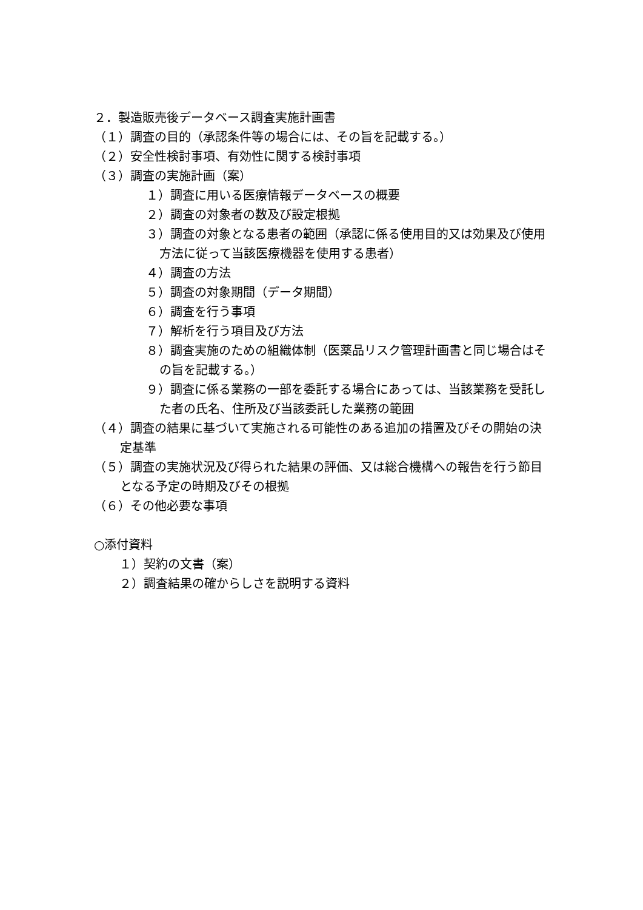２．製造販売後データベース調査実施計画書
（１）調査の目的（承認条件等の場合には、その旨を記載する。）
（２）安全性検討事項、有効性に関する検討事項
（３）調査の実施計画（案）
１）調査に用いる医療情報データベースの概要
２）調査の対象者の数及び設定根拠
３）調査の対象となる患者の範囲（承認に係る使用目的又は効果及び使用方法に従って当該医療機器を使用する患者）
４）調査の方法
５）調査の対象期間（データ期間）
６）調査を行う事項
７）解析を行う項目及び方法
８）調査実施のための組織体制（医薬品リスク管理計画書と同じ場合はその旨を記載する。）
９）調査に係る業務の一部を委託する場合にあっては、当該業務を受託した者の氏名、住所及び当該委託した業務の範囲
（４）調査の結果に基づいて実施される可能性のある追加の措置及びその開始の決定基準
（５）調査の実施状況及び得られた結果の評価、又は総合機構への報告を行う節目となる予定の時期及びその根拠
（６）その他必要な事項
○添付資料
　１）契約の文書（案）
　２）調査結果の確からしさを説明する資料